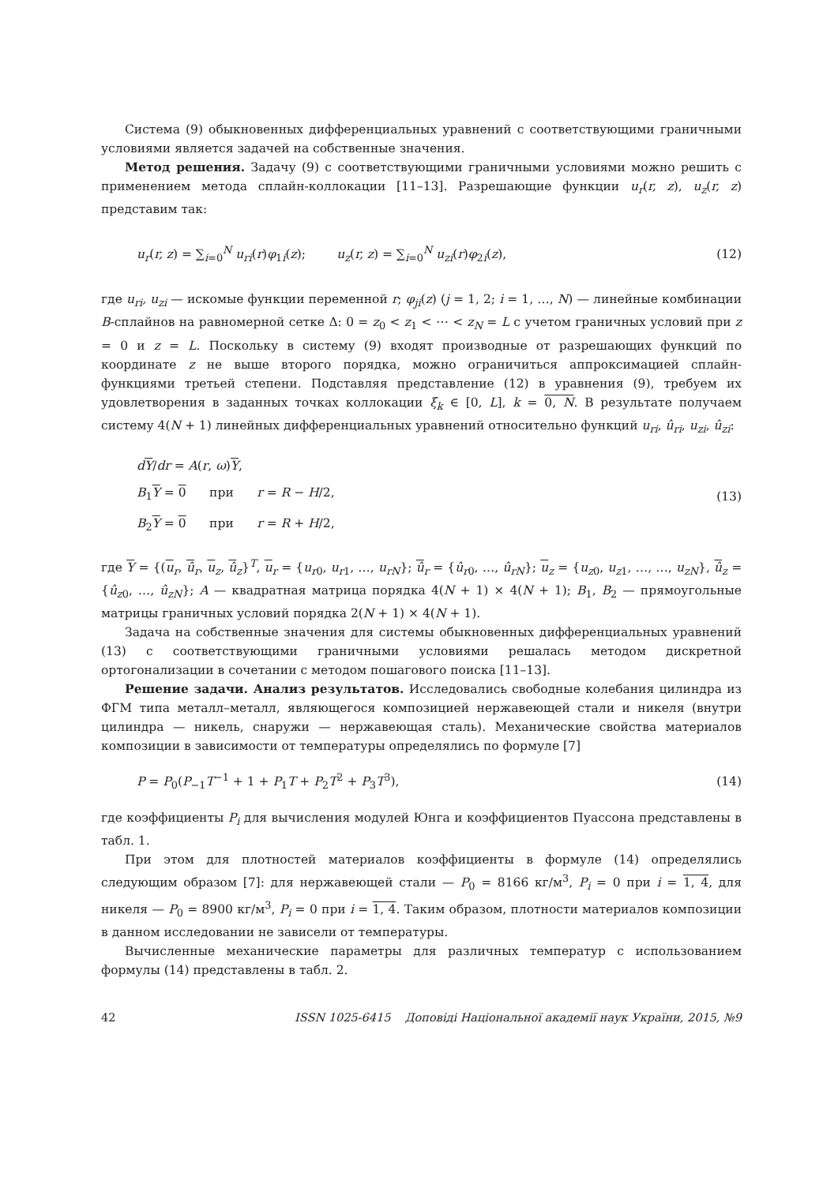Система (9) обыкновенных дифференциальных уравнений с соответствующими граничными условиями является задачей на собственные значения.
Метод решения. Задачу (9) с соответствующими граничными условиями можно решить с применением метода сплайн-коллокации [11–13]. Разрешающие функции u<sub>r</sub>(r, z), u<sub>z</sub>(r, z) представим так:
u<sub>r</sub>(r, z) = ∑<sub>i=0</sub><sup>N</sup> u<sub>ri</sub>(r)φ<sub>1i</sub>(z); u<sub>z</sub>(r, z) = ∑<sub>i=0</sub><sup>N</sup> u<sub>zi</sub>(r)φ<sub>2i</sub>(z), (12)
где u<sub>ri</sub>, u<sub>zi</sub> — искомые функции переменной r; φ<sub>ji</sub>(z) (j = 1, 2; i = 1, …, N) — линейные комбинации B-сплайнов на равномерной сетке Δ: 0 = z<sub>0</sub> < z<sub>1</sub> < ⋯ < z<sub>N</sub> = L с учетом граничных условий при z = 0 и z = L. Поскольку в систему (9) входят производные от разрешающих функций по координате z не выше второго порядка, можно ограничиться аппроксимацией сплайн-функциями третьей степени. Подставляя представление (12) в уравнения (9), требуем их удовлетворения в заданных точках коллокации ξ<sub>k</sub> ∈ [0, L], k = 0, N. В результате получаем систему 4(N + 1) линейных дифференциальных уравнений относительно функций u<sub>ri</sub>, û<sub>ri</sub>, u<sub>zi</sub>, û<sub>zi</sub>:
dY/dr = A(r, ω)Y,
B<sub>1</sub>Y = 0 при r = R − H/2,
B<sub>2</sub>Y = 0 при r = R + H/2,
(13)
где Y = {(u<sub>r</sub>, û<sub>r</sub>, u<sub>z</sub>, û<sub>z</sub>}<sup>T</sup>, u<sub>r</sub> = {u<sub>r0</sub>, u<sub>r1</sub>, …, u<sub>rN</sub>}; û<sub>r</sub> = {û<sub>r0</sub>, …, û<sub>rN</sub>}; u<sub>z</sub> = {u<sub>z0</sub>, u<sub>z1</sub>, …, …, u<sub>zN</sub>}, û<sub>z</sub> = {û<sub>z0</sub>, …, û<sub>zN</sub>}; A — квадратная матрица порядка 4(N + 1) × 4(N + 1); B<sub>1</sub>, B<sub>2</sub> — прямоугольные матрицы граничных условий порядка 2(N + 1) × 4(N + 1).
Задача на собственные значения для системы обыкновенных дифференциальных уравнений (13) с соответствующими граничными условиями решалась методом дискретной ортогонализации в сочетании с методом пошагового поиска [11–13].
Решение задачи. Анализ результатов. Исследовались свободные колебания цилиндра из ФГМ типа металл–металл, являющегося композицией нержавеющей стали и никеля (внутри цилиндра — никель, снаружи — нержавеющая сталь). Механические свойства материалов композиции в зависимости от температуры определялись по формуле [7]
P = P<sub>0</sub>(P<sub>−1</sub>T<sup>−1</sup> + 1 + P<sub>1</sub>T + P<sub>2</sub>T<sup>2</sup> + P<sub>3</sub>T<sup>3</sup>), (14)
где коэффициенты P<sub>i</sub> для вычисления модулей Юнга и коэффициентов Пуассона представлены в табл. 1.
При этом для плотностей материалов коэффициенты в формуле (14) определялись следующим образом [7]: для нержавеющей стали — P<sub>0</sub> = 8166 кг/м<sup>3</sup>, P<sub>i</sub> = 0 при i = 1, 4, для никеля — P<sub>0</sub> = 8900 кг/м<sup>3</sup>, P<sub>i</sub> = 0 при i = 1, 4. Таким образом, плотности материалов композиции в данном исследовании не зависели от температуры.
Вычисленные механические параметры для различных температур с использованием формулы (14) представлены в табл. 2.
42 ISSN 1025-6415 Доповіді Національної академії наук України, 2015, №9